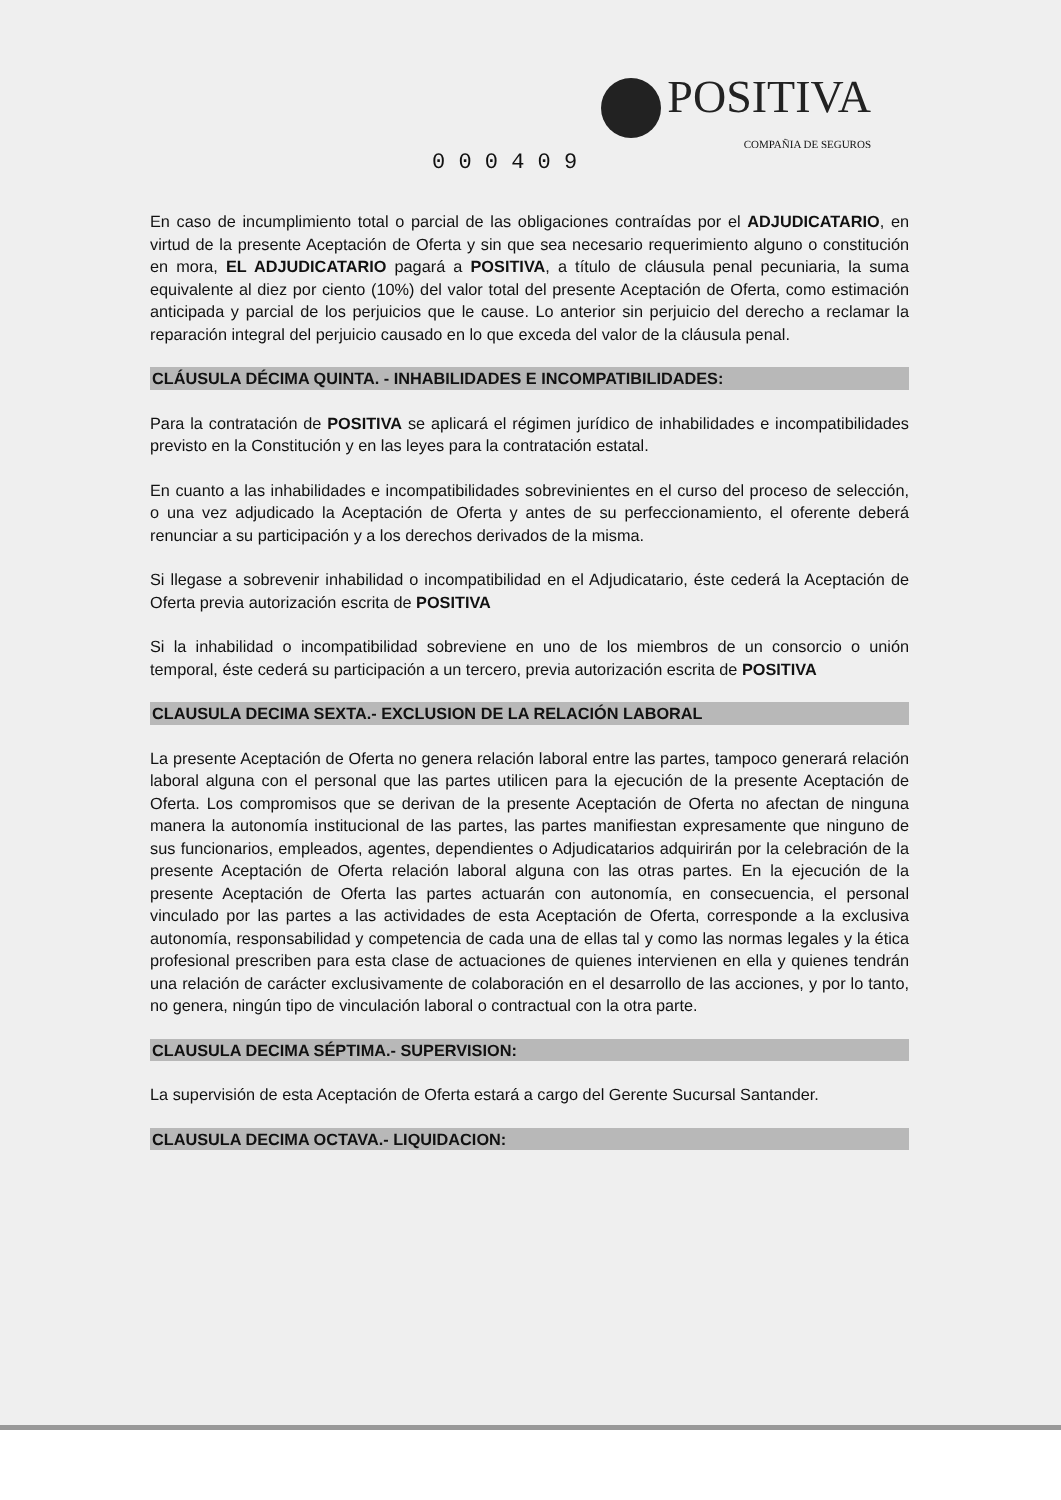POSITIVA
COMPAÑIA DE SEGUROS
0 0 0 4 0 9
En caso de incumplimiento total o parcial de las obligaciones contraídas por el ADJUDICATARIO, en virtud de la presente Aceptación de Oferta y sin que sea necesario requerimiento alguno o constitución en mora, EL ADJUDICATARIO pagará a POSITIVA, a título de cláusula penal pecuniaria, la suma equivalente al diez por ciento (10%) del valor total del presente Aceptación de Oferta, como estimación anticipada y parcial de los perjuicios que le cause. Lo anterior sin perjuicio del derecho a reclamar la reparación integral del perjuicio causado en lo que exceda del valor de la cláusula penal.
CLÁUSULA DÉCIMA QUINTA. - INHABILIDADES E INCOMPATIBILIDADES:
Para la contratación de POSITIVA se aplicará el régimen jurídico de inhabilidades e incompatibilidades previsto en la Constitución y en las leyes para la contratación estatal.
En cuanto a las inhabilidades e incompatibilidades sobrevinientes en el curso del proceso de selección, o una vez adjudicado la Aceptación de Oferta y antes de su perfeccionamiento, el oferente deberá renunciar a su participación y a los derechos derivados de la misma.
Si llegase a sobrevenir inhabilidad o incompatibilidad en el Adjudicatario, éste cederá la Aceptación de Oferta previa autorización escrita de POSITIVA
Si la inhabilidad o incompatibilidad sobreviene en uno de los miembros de un consorcio o unión temporal, éste cederá su participación a un tercero, previa autorización escrita de POSITIVA
CLAUSULA DECIMA SEXTA.- EXCLUSION DE LA RELACIÓN LABORAL
La presente Aceptación de Oferta no genera relación laboral entre las partes, tampoco generará relación laboral alguna con el personal que las partes utilicen para la ejecución de la presente Aceptación de Oferta. Los compromisos que se derivan de la presente Aceptación de Oferta no afectan de ninguna manera la autonomía institucional de las partes, las partes manifiestan expresamente que ninguno de sus funcionarios, empleados, agentes, dependientes o Adjudicatarios adquirirán por la celebración de la presente Aceptación de Oferta relación laboral alguna con las otras partes. En la ejecución de la presente Aceptación de Oferta las partes actuarán con autonomía, en consecuencia, el personal vinculado por las partes a las actividades de esta Aceptación de Oferta, corresponde a la exclusiva autonomía, responsabilidad y competencia de cada una de ellas tal y como las normas legales y la ética profesional prescriben para esta clase de actuaciones de quienes intervienen en ella y quienes tendrán una relación de carácter exclusivamente de colaboración en el desarrollo de las acciones, y por lo tanto, no genera, ningún tipo de vinculación laboral o contractual con la otra parte.
CLAUSULA DECIMA SÉPTIMA.- SUPERVISION:
La supervisión de esta Aceptación de Oferta estará a cargo del Gerente Sucursal Santander.
CLAUSULA DECIMA OCTAVA.- LIQUIDACION: